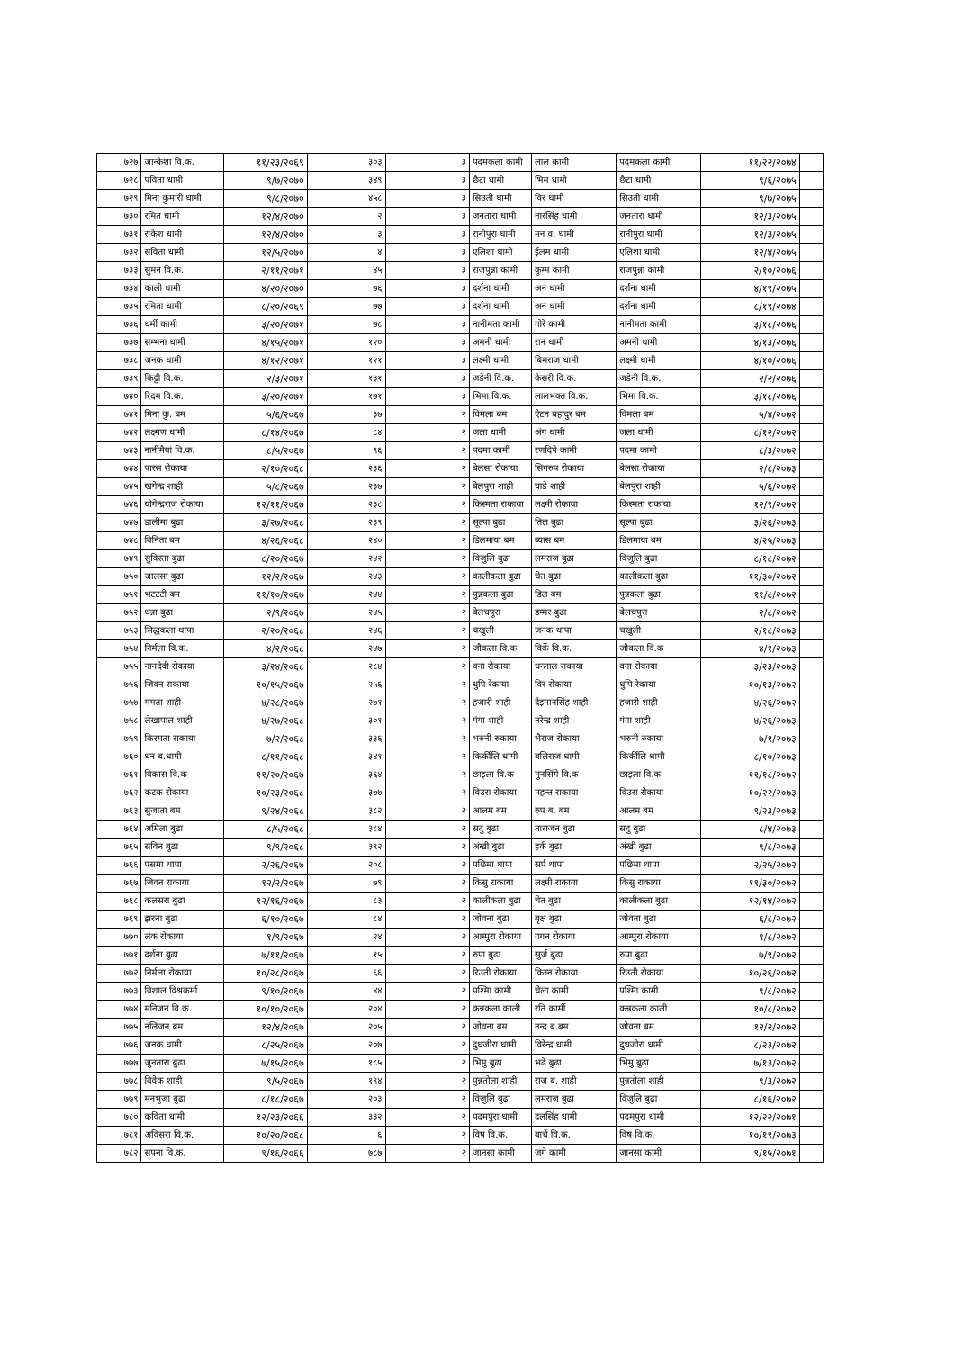| ७२७ | जान्केशा वि.क. | ११/२३/२०६९ | ३०३ | ३ | पदमकला कामी | लाल कामी | पदमकला कामी | ११/२२/२०७४ | |
| ७२८ | पविता धामी | ९/७/२०७० | ३४९ | ३ | छैटा धामी | भिम धामी | छैटा धामी | ९/६/२०७५ | |
| ७२९ | मिना कुमारी धामी | ९/८/२०७० | ४५८ | ३ | सिउती धामी | विर धामी | सिउती धामी | ९/७/२०७५ | |
| ७३० | रमित धामी | १२/४/२०७० | २ | ३ | जनतारा धामी | नारसिंह धामी | जनतारा धामी | १२/३/२०७५ | |
| ७३१ | राकेश धामी | १२/४/२०७० | ३ | ३ | रानीपुरा धामी | मन व. धामी | रानीपुरा धामी | १२/३/२०७५ | |
| ७३२ | सविता धामी | १२/५/२०७० | ४ | ३ | एलिशा धामी | ईलम धामी | एलिशा धामी | १२/४/२०७५ | |
| ७३३ | सुमन वि.क. | २/११/२०७१ | ४५ | ३ | राजपुन्ना कामी | कुम्म कामी | राजपुन्ना कामी | २/१०/२०७६ | |
| ७३४ | काली धामी | ४/२०/२०७० | ७६ | ३ | दर्शना धामी | अन धामी | दर्शना धामी | ४/१९/२०७५ | |
| ७३५ | रमिता धामी | ८/२०/२०६९ | ७७ | ३ | दर्शना धामी | अन धामी | दर्शना धामी | ८/१९/२०७४ | |
| ७३६ | धर्मी कामी | ३/२०/२०७१ | ७८ | ३ | नानीमता कामी | गोरे कामी | नानीमता कामी | ३/१८/२०७६ | |
| ७३७ | सम्भना धामी | ४/१५/२०७१ | १२० | ३ | अमनी धामी | रान धामी | अमनी धामी | ४/१३/२०७६ | |
| ७३८ | जनक धामी | ४/१२/२०७१ | १२१ | ३ | लक्ष्मी धामी | बिमराज धामी | लक्ष्मी धामी | ४/१०/२०७६ | |
| ७३९ | किट्टी वि.क. | २/३/२०७१ | १३१ | ३ | जडेनी वि.क. | केसरी वि.क. | जडेनी वि.क. | २/२/२०७६ | |
| ७४० | रिदम वि.क. | ३/२०/२०७१ | १७१ | ३ | भिमा वि.क. | लालभक्त वि.क. | भिमा वि.क. | ३/१८/२०७६ | |
| ७४१ | मिना कु. बम | ५/६/२०६७ | ३७ | २ | विमला बम | ऐटन बहादुर बम | विमला बम | ५/४/२०७२ | |
| ७४२ | लक्ष्मण धामी | ८/१४/२०६७ | ८४ | २ | जला धामी | अंग धामी | जला धामी | ८/१२/२०७२ | |
| ७४३ | नानीमैयां वि.क. | ८/५/२०६७ | ९६ | २ | पदमा कामी | रणदिपे कामी | पदमा कामी | ८/३/२०७२ | |
| ७४४ | पारस रोकाया | २/१०/२०६८ | २३६ | २ | बेलसा रोकाया | सिगरुप रोकाया | बेलसा रोकाया | २/८/२०७३ | |
| ७४५ | खगेन्द्र शाही | ५/८/२०६७ | २३७ | २ | बेलपुरा शाही | घाडे शाही | बेलपुरा शाही | ५/६/२०७२ | |
| ७४६ | योगेन्द्रराज रोकाया | १२/११/२०६७ | २३८ | २ | किस्मता राकाया | लक्ष्मी रोकाया | किस्मता राकाया | १२/९/२०७२ | |
| ७४७ | डालीमा बुढा | ३/२७/२०६८ | २३९ | २ | सूल्पा बुढा | तिल बुढा | सूल्पा बुढा | ३/२६/२०७३ | |
| ७४८ | विनिता बम | ४/२६/२०६८ | २४० | २ | डिलमाया बम | ब्यास बम | डिलमाया बम | ४/२५/२०७३ | |
| ७४९ | सुविस्ता बुढा | ८/२०/२०६७ | २४२ | २ | विजुलि बुढा | लमराज बुढा | विजुलि बुढा | ८/१८/२०७२ | |
| ७५० | जालसा बुढा | १२/२/२०६७ | २४३ | २ | कालीकला बुढा | चेत बुढा | कालीकला बुढा | ११/३०/२०७२ | |
| ७५१ | भटटटी बम | ११/१०/२०६७ | २४४ | २ | पुन्नकला बुढा | डिल बम | पुन्नकला बुढा | ११/८/२०७२ | |
| ७५२ | धन्ना बुढा | २/९/२०६७ | २४५ | २ | बेलचपुरा | डम्मर बुढा | बेलचपुरा | २/८/२०७२ | |
| ७५३ | सिद्धकला थापा | २/२०/२०६८ | २४६ | २ | चखुली | जनक थापा | चखुली | २/१८/२०७३ | |
| ७५४ | निर्मला वि.क. | ४/२/२०६८ | २४७ | २ | जौकला वि.क | विर्के वि.क. | जौकला वि.क | ४/१/२०७३ | |
| ७५५ | नानदेवी रोकाया | ३/२४/२०६८ | २८४ | २ | वना रोकाया | धन्लाल राकाया | वना रोकाया | ३/२३/२०७३ | |
| ७५६ | जिवन राकाया | १०/१५/२०६७ | २५६ | २ | धुपि रेकाया | विर रोकाया | धुपि रेकाया | १०/१३/२०७२ | |
| ७५७ | ममता शाही | ४/२८/२०६७ | २७१ | २ | हजारी शाही | देइमानसिंह शाही | हजारी शाही | ४/२६/२०७२ | |
| ७५८ | लेखापाल शाही | ४/२७/२०६८ | ३०१ | २ | गंगा शाही | नरेन्द्र शाही | गंगा शाही | ४/२६/२०७३ | |
| ७५९ | किस्मता राकाया | ७/२/२०६८ | ३३६ | २ | भरुनी रुकाया | भैराज रोकाया | भरुनी रुकाया | ७/१/२०७३ | |
| ७६० | धन ब.धामी | ८/११/२०६८ | ३४१ | २ | किर्कीलि धामी | बलिराज धामी | किर्कीलि धामी | ८/१०/२०७३ | |
| ७६१ | विकास वि.क | ११/२०/२०६७ | ३६४ | २ | छाइला वि.क | मुनसिंगे वि.क | छाइला वि.क | ११/१८/२०७२ | |
| ७६२ | कटक रोकाया | १०/२३/२०६८ | ३७७ | २ | विउरा रोकाया | महन्त राकाया | विउरा रोकाया | १०/२२/२०७३ | |
| ७६३ | सुजाता बम | ९/२४/२०६८ | ३८२ | २ | आलम बम | रुप ब. बम | आलम बम | ९/२३/२०७३ | |
| ७६४ | अमिला बुढा | ८/५/२०६८ | ३८४ | २ | सदु बुढा | ताराजन बुढा | सदु बुढा | ८/४/२०७३ | |
| ७६५ | सविन बुढा | ९/९/२०६८ | ३९२ | २ | अंखी बुढा | हर्क बुढा | अंखी बुढा | ९/८/२०७३ | |
| ७६६ | पसमा थापा | २/२६/२०६७ | २०८ | २ | पछिमा थापा | सर्प थापा | पछिमा थापा | २/२५/२०७२ | |
| ७६७ | जिवन राकाया | १२/२/२०६७ | ७९ | २ | किसु राकाया | लक्ष्मी राकाया | किसु राकाया | ११/३०/२०७२ | |
| ७६८ | कलसरा बुढा | १२/१६/२०६७ | ८३ | २ | कालीकला बुढा | चेत बुढा | कालीकला बुढा | १२/१४/२०७२ | |
| ७६९ | झरना बुढा | ६/१०/२०६७ | ८४ | २ | जोवना बुढा | बृक्ष बुढा | जोवना बुढा | ६/८/२०७२ | |
| ७७० | लंक रोकाया | १/९/२०६७ | २४ | २ | आम्पुरा रोकाया | गगन रोकाया | आम्पुरा रोकाया | १/८/२०७२ | |
| ७७१ | दर्शना बुढा | ७/११/२०६७ | १५ | २ | रुपा बुढा | सुर्ज बुढा | रुपा बुढा | ७/९/२०७२ | |
| ७७२ | निर्मला रोकाया | १०/२८/२०६७ | ६६ | २ | रिउती रोकाया | किस्न रोकाया | रिउती रोकाया | १०/२६/२०७२ | |
| ७७३ | विशाल विश्वकर्मा | ९/१०/२०६७ | ४४ | २ | पश्मिा कामी | चेला कामी | पश्मिा कामी | ९/८/२०७२ | |
| ७७४ | मनिजन वि.क. | १०/१०/२०६७ | २०४ | २ | कन्नकला काली | रति कार्मी | कन्नकला काली | १०/८/२०७२ | |
| ७७५ | नलिजन बम | १२/४/२०६७ | २०५ | २ | जोवना बम | नन्द ब.बम | जोवना बम | १२/२/२०७२ | |
| ७७६ | जनक धामी | ८/२५/२०६७ | २०७ | २ | दुधजीरा धामी | विरेन्द्र धामी | दुधजीरा धामी | ८/२३/२०७२ | |
| ७७७ | जुनतारा बुढा | ७/१५/२०६७ | १८५ | २ | भिमु बुढा | भढे बुढा | भिमु बुढा | ७/१३/२०७२ | |
| ७७८ | विवेक शाही | ९/५/२०६७ | १९४ | २ | पुन्नतोला शाही | राज ब. शाही | पुन्नतोला शाही | ९/३/२०७२ | |
| ७७९ | मनभुजा बुढा | ८/१८/२०६७ | २०३ | २ | विजुलि बुढा | लमराज बुढा | विजुलि बुढा | ८/१६/२०७२ | |
| ७८० | कविता धामी | १२/२३/२०६६ | ३३२ | २ | पदमपुरा धामी | दलसिंह धामी | पदमपुरा धामी | १२/२२/२०७१ | |
| ७८१ | अविसरा वि.क. | १०/२०/२०६८ | ६ | २ | विष वि.क. | बाचें वि.क. | विष वि.क. | १०/१९/२०७३ | |
| ७८२ | सपना वि.क. | ९/१६/२०६६ | ७८७ | २ | जानसा कामी | जगे कामी | जानसा कामी | ९/१५/२०७१ | |